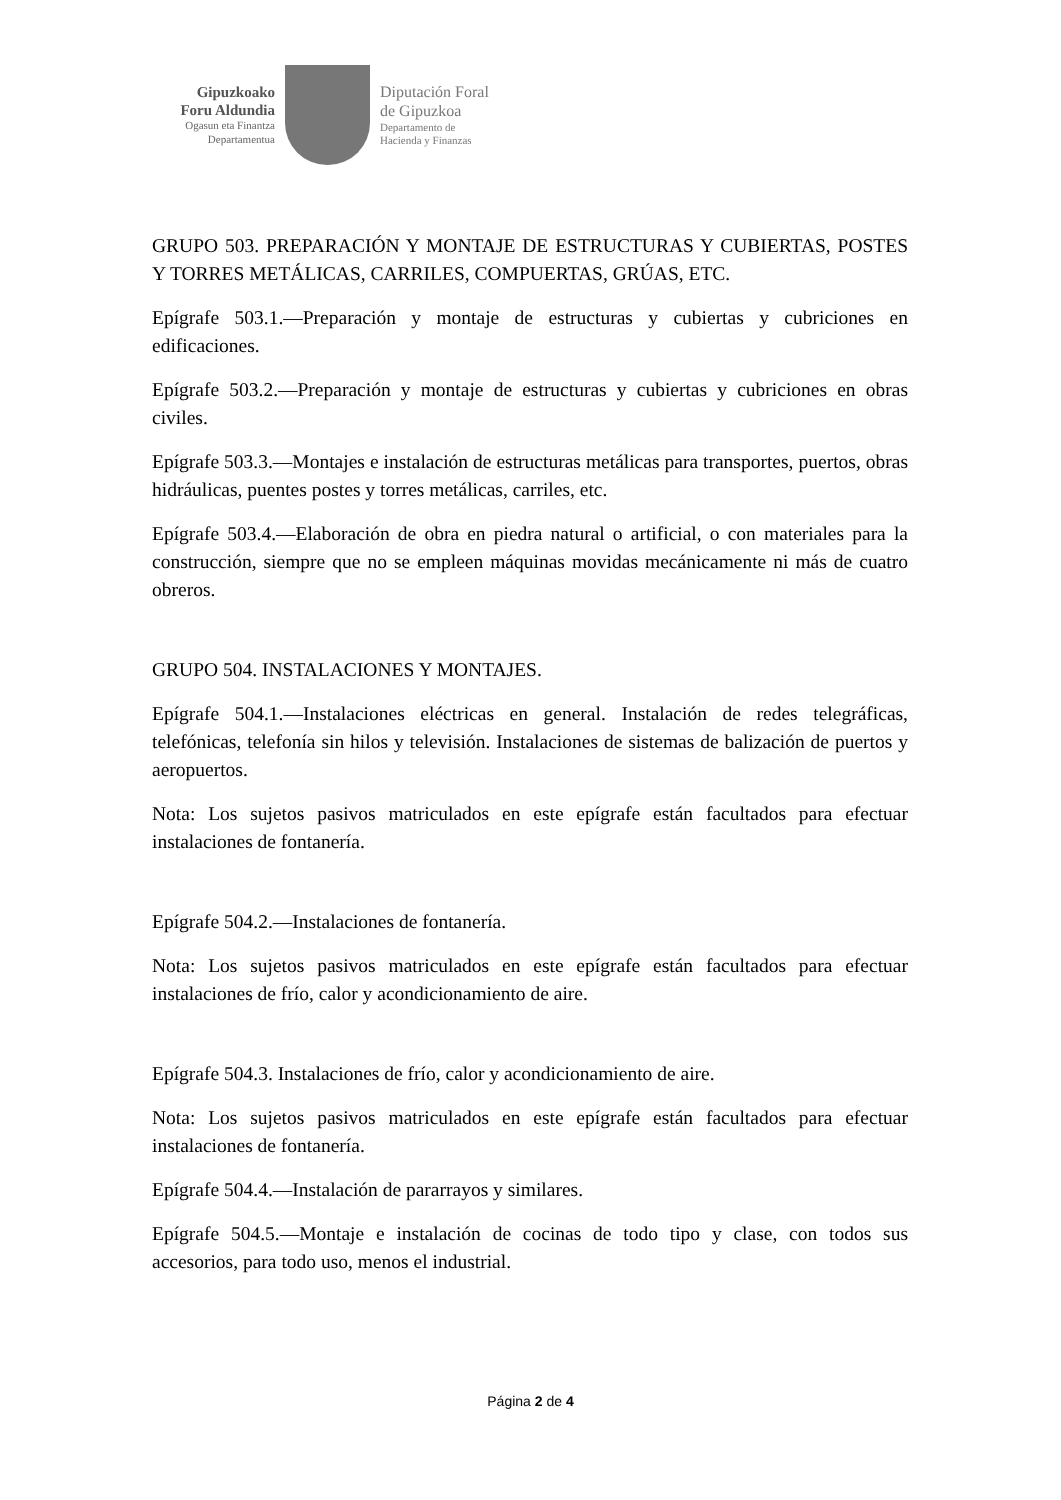Gipuzkoako
Foru Aldundia
Ogasun eta Finantza
Departamentua
Diputación Foral
de Gipuzkoa
Departamento de
Hacienda y Finanzas
GRUPO 503. PREPARACIÓN Y MONTAJE DE ESTRUCTURAS Y CUBIERTAS, POSTES Y TORRES METÁLICAS, CARRILES, COMPUERTAS, GRÚAS, ETC.
Epígrafe 503.1.—Preparación y montaje de estructuras y cubiertas y cubriciones en edificaciones.
Epígrafe 503.2.—Preparación y montaje de estructuras y cubiertas y cubriciones en obras civiles.
Epígrafe 503.3.—Montajes e instalación de estructuras metálicas para transportes, puertos, obras hidráulicas, puentes postes y torres metálicas, carriles, etc.
Epígrafe 503.4.—Elaboración de obra en piedra natural o artificial, o con materiales para la construcción, siempre que no se empleen máquinas movidas mecánicamente ni más de cuatro obreros.
GRUPO 504. INSTALACIONES Y MONTAJES.
Epígrafe 504.1.—Instalaciones eléctricas en general. Instalación de redes telegráficas, telefónicas, telefonía sin hilos y televisión. Instalaciones de sistemas de balización de puertos y aeropuertos.
Nota: Los sujetos pasivos matriculados en este epígrafe están facultados para efectuar instalaciones de fontanería.
Epígrafe 504.2.—Instalaciones de fontanería.
Nota: Los sujetos pasivos matriculados en este epígrafe están facultados para efectuar instalaciones de frío, calor y acondicionamiento de aire.
Epígrafe 504.3. Instalaciones de frío, calor y acondicionamiento de aire.
Nota: Los sujetos pasivos matriculados en este epígrafe están facultados para efectuar instalaciones de fontanería.
Epígrafe 504.4.—Instalación de pararrayos y similares.
Epígrafe 504.5.—Montaje e instalación de cocinas de todo tipo y clase, con todos sus accesorios, para todo uso, menos el industrial.
Página 2 de 4